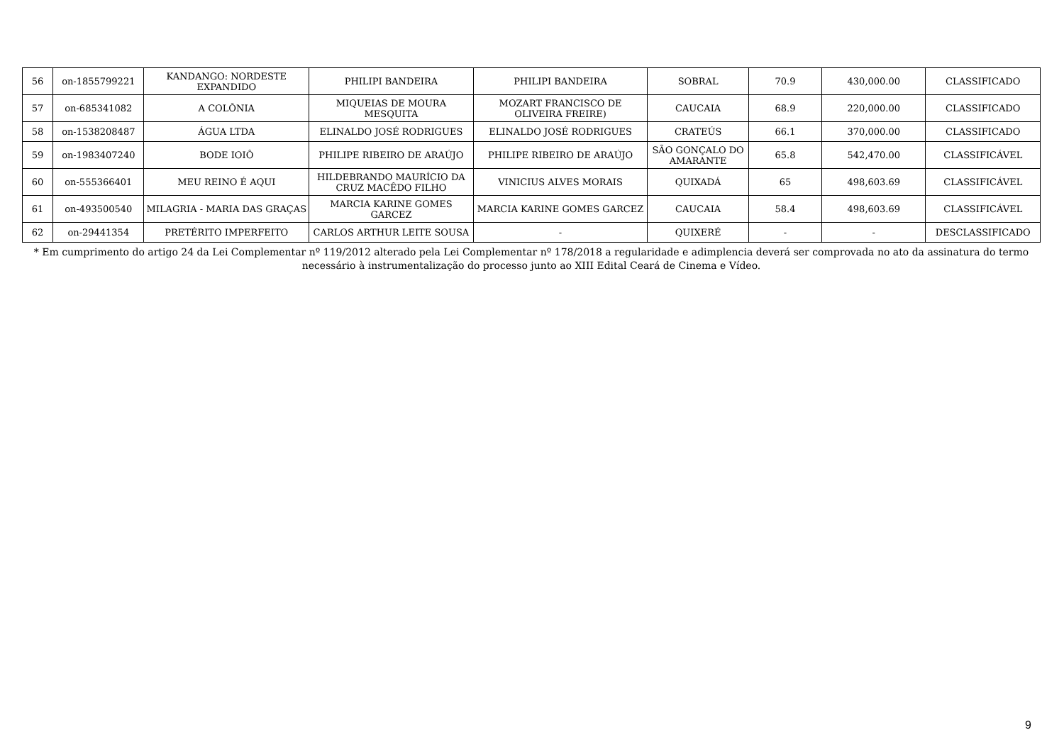| 56 | on-1855799221 | KANDANGO: NORDESTE EXPANDIDO | PHILIPI BANDEIRA | PHILIPI BANDEIRA | SOBRAL | 70.9 | 430,000.00 | CLASSIFICADO |
| 57 | on-685341082 | A COLÔNIA | MIQUEIAS DE MOURA MESQUITA | MOZART FRANCISCO DE OLIVEIRA FREIRE) | CAUCAIA | 68.9 | 220,000.00 | CLASSIFICADO |
| 58 | on-1538208487 | ÁGUA LTDA | ELINALDO JOSÉ RODRIGUES | ELINALDO JOSÉ RODRIGUES | CRATEÚS | 66.1 | 370,000.00 | CLASSIFICADO |
| 59 | on-1983407240 | BODE IOIÔ | PHILIPE RIBEIRO DE ARAÚJO | PHILIPE RIBEIRO DE ARAÚJO | SÃO GONÇALO DO AMARANTE | 65.8 | 542,470.00 | CLASSIFICÁVEL |
| 60 | on-555366401 | MEU REINO É AQUI | HILDEBRANDO MAURÍCIO DA CRUZ MACÊDO FILHO | VINICIUS ALVES MORAIS | QUIXADÁ | 65 | 498,603.69 | CLASSIFICÁVEL |
| 61 | on-493500540 | MILAGRIA - MARIA DAS GRAÇAS | MARCIA KARINE GOMES GARCEZ | MARCIA KARINE GOMES GARCEZ | CAUCAIA | 58.4 | 498,603.69 | CLASSIFICÁVEL |
| 62 | on-29441354 | PRETÉRITO IMPERFEITO | CARLOS ARTHUR LEITE SOUSA | - | QUIXERÉ | - | - | DESCLASSIFICADO |
* Em cumprimento do artigo 24 da Lei Complementar nº 119/2012 alterado pela Lei Complementar nº 178/2018 a regularidade e adimplencia deverá ser comprovada no ato da assinatura do termo necessário à instrumentalização do processo junto ao XIII Edital Ceará de Cinema e Vídeo.
9